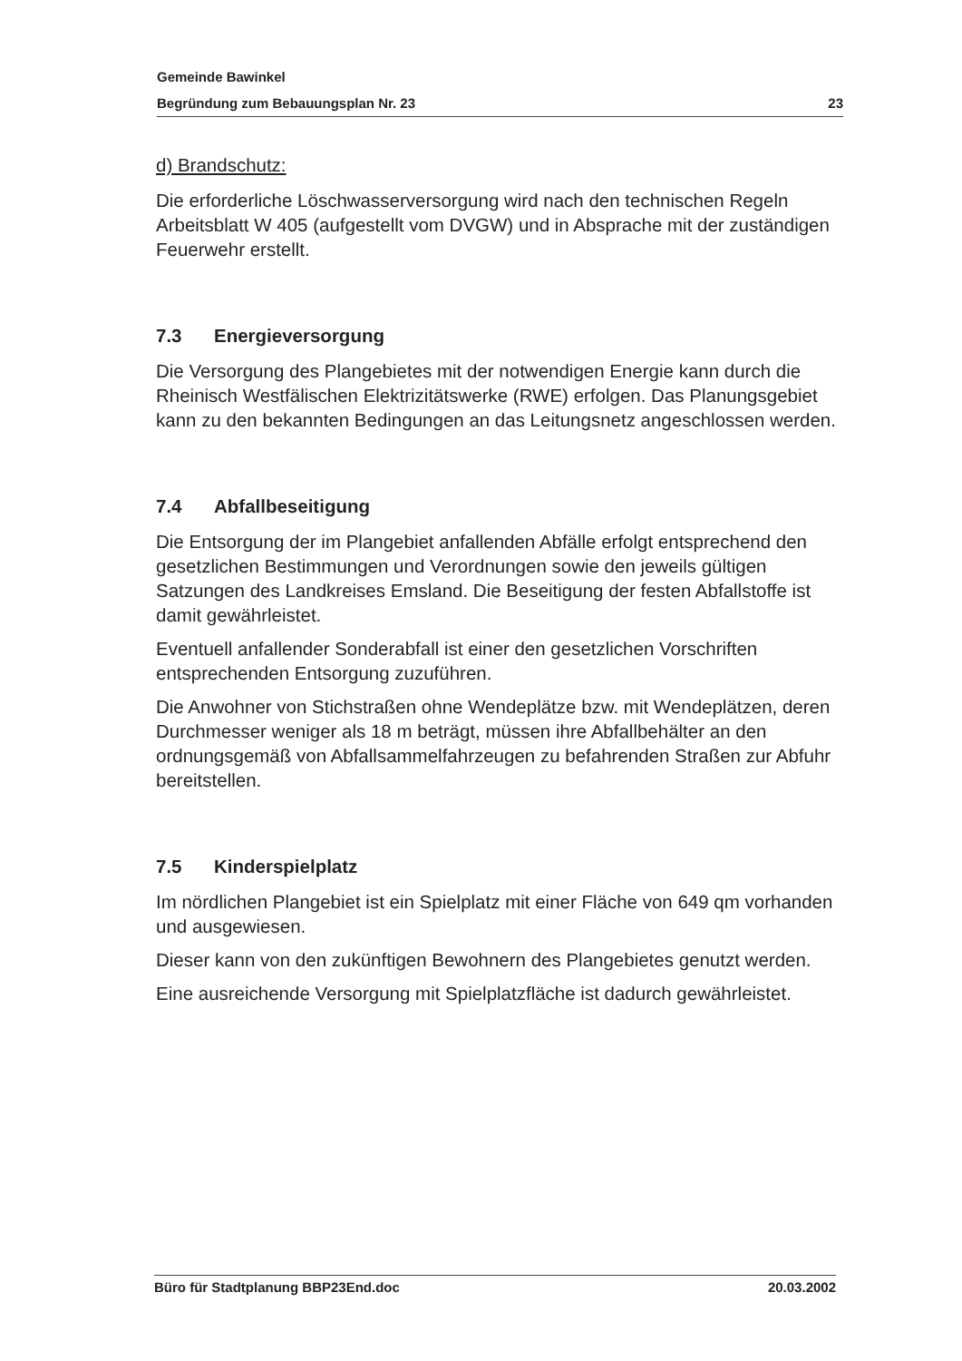Gemeinde Bawinkel
Begründung zum Bebauungsplan Nr. 23 23
d) Brandschutz:
Die erforderliche Löschwasserversorgung wird nach den technischen Regeln Arbeitsblatt W 405 (aufgestellt vom DVGW) und in Absprache mit der zuständigen Feuerwehr erstellt.
7.3 Energieversorgung
Die Versorgung des Plangebietes mit der notwendigen Energie kann durch die Rheinisch Westfälischen Elektrizitätswerke (RWE) erfolgen. Das Planungsgebiet kann zu den bekannten Bedingungen an das Leitungsnetz angeschlossen werden.
7.4 Abfallbeseitigung
Die Entsorgung der im Plangebiet anfallenden Abfälle erfolgt entsprechend den gesetzlichen Bestimmungen und Verordnungen sowie den jeweils gültigen Satzungen des Landkreises Emsland. Die Beseitigung der festen Abfallstoffe ist damit gewährleistet.
Eventuell anfallender Sonderabfall ist einer den gesetzlichen Vorschriften entsprechenden Entsorgung zuzuführen.
Die Anwohner von Stichstraßen ohne Wendeplätze bzw. mit Wendeplätzen, deren Durchmesser weniger als 18 m beträgt, müssen ihre Abfallbehälter an den ordnungsgemäß von Abfallsammelfahrzeugen zu befahrenden Straßen zur Abfuhr bereitstellen.
7.5 Kinderspielplatz
Im nördlichen Plangebiet ist ein Spielplatz mit einer Fläche von 649 qm vorhanden und ausgewiesen.
Dieser kann von den zukünftigen Bewohnern des Plangebietes genutzt werden.
Eine ausreichende Versorgung mit Spielplatzfläche ist dadurch gewährleistet.
Büro für Stadtplanung BBP23End.doc 20.03.2002